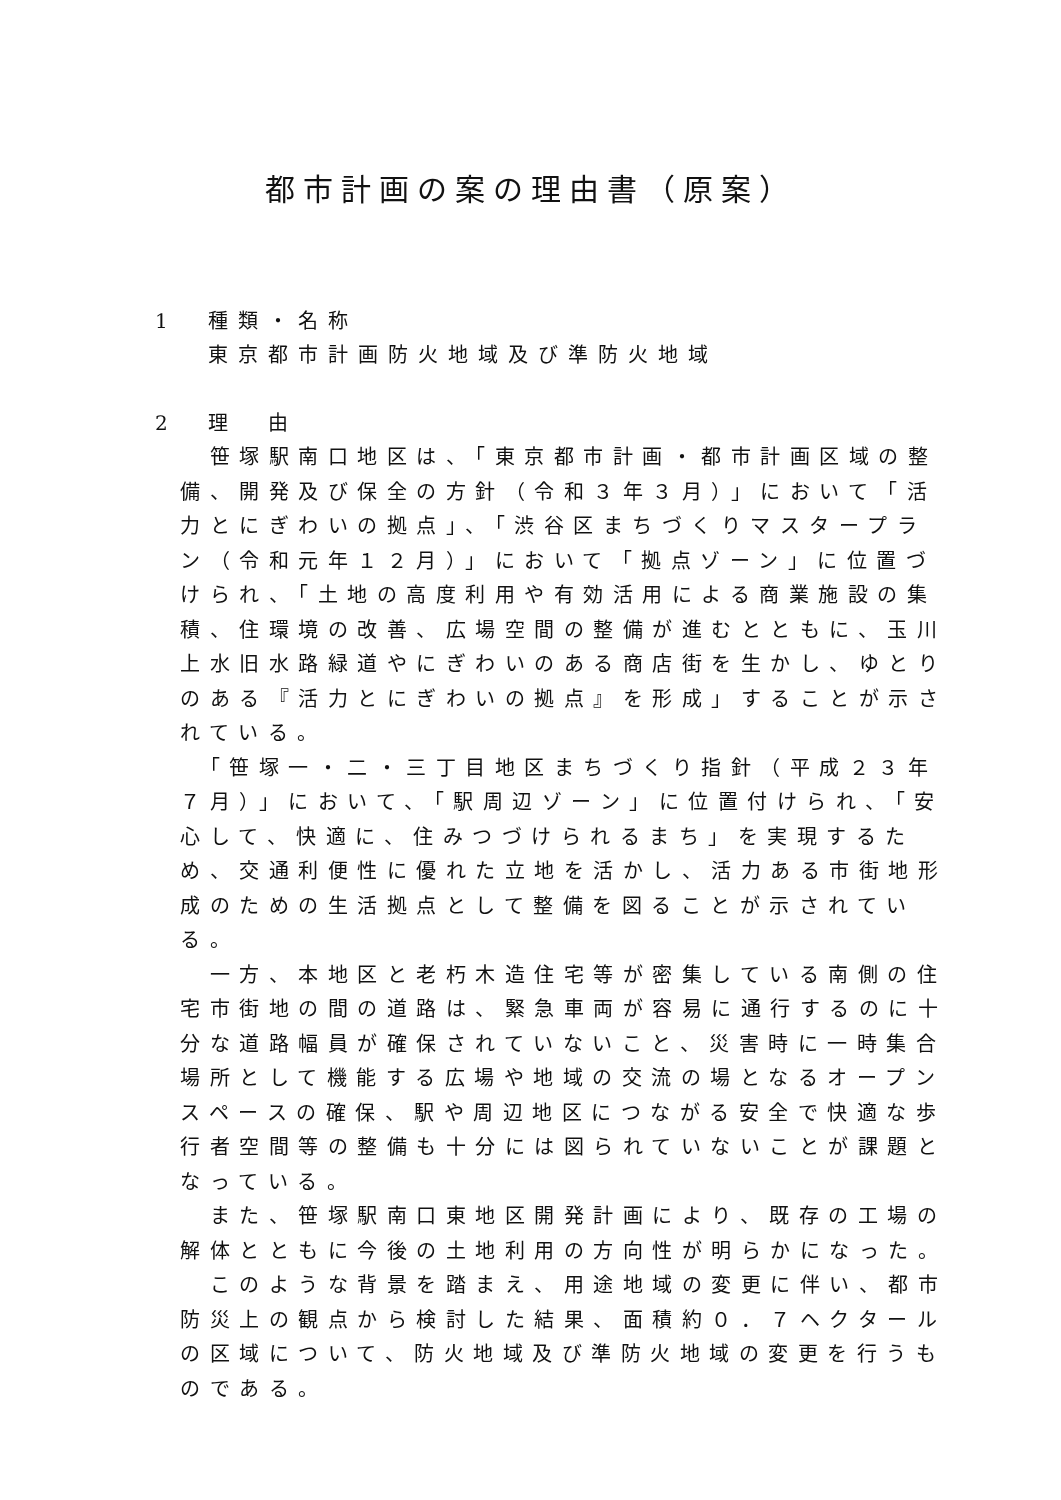都市計画の案の理由書（原案）
1　種類・名称
東京都市計画防火地域及び準防火地域
2　理　由
　笹塚駅南口地区は、「東京都市計画・都市計画区域の整備、開発及び保全の方針（令和３年３月）」において「活力とにぎわいの拠点」、「渋谷区まちづくりマスタープラン（令和元年１２月）」において「拠点ゾーン」に位置づけられ、「土地の高度利用や有効活用による商業施設の集積、住環境の改善、広場空間の整備が進むとともに、玉川上水旧水路緑道やにぎわいのある商店街を生かし、ゆとりのある『活力とにぎわいの拠点』を形成」することが示されている。
　「笹塚一・二・三丁目地区まちづくり指針（平成２３年７月）」において、「駅周辺ゾーン」に位置付けられ、「安心して、快適に、住みつづけられるまち」を実現するため、交通利便性に優れた立地を活かし、活力ある市街地形成のための生活拠点として整備を図ることが示されている。
　一方、本地区と老朽木造住宅等が密集している南側の住宅市街地の間の道路は、緊急車両が容易に通行するのに十分な道路幅員が確保されていないこと、災害時に一時集合場所として機能する広場や地域の交流の場となるオープンスペースの確保、駅や周辺地区につながる安全で快適な歩行者空間等の整備も十分には図られていないことが課題となっている。
　また、笹塚駅南口東地区開発計画により、既存の工場の解体とともに今後の土地利用の方向性が明らかになった。
　このような背景を踏まえ、用途地域の変更に伴い、都市防災上の観点から検討した結果、面積約０．７ヘクタールの区域について、防火地域及び準防火地域の変更を行うものである。